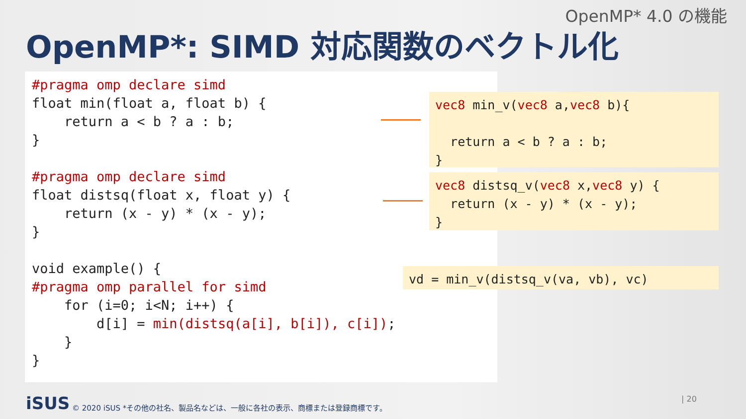OpenMP* 4.0 の機能
OpenMP*: SIMD 対応関数のベクトル化
#pragma omp declare simd
float min(float a, float b) {
    return a < b ? a : b;
}

#pragma omp declare simd
float distsq(float x, float y) {
    return (x - y) * (x - y);
}

void example() {
#pragma omp parallel for simd
    for (i=0; i<N; i++) {
        d[i] = min(distsq(a[i], b[i]), c[i]);
    }
}
vec8 min_v(vec8 a,vec8 b){

  return a < b ? a : b;
}
vec8 distsq_v(vec8 x,vec8 y) {
  return (x - y) * (x - y);
}
vd = min_v(distsq_v(va, vb), vc)
iSUS
© 2020 iSUS *その他の社名、製品名などは、一般に各社の表示、商標または登録商標です。
| 20